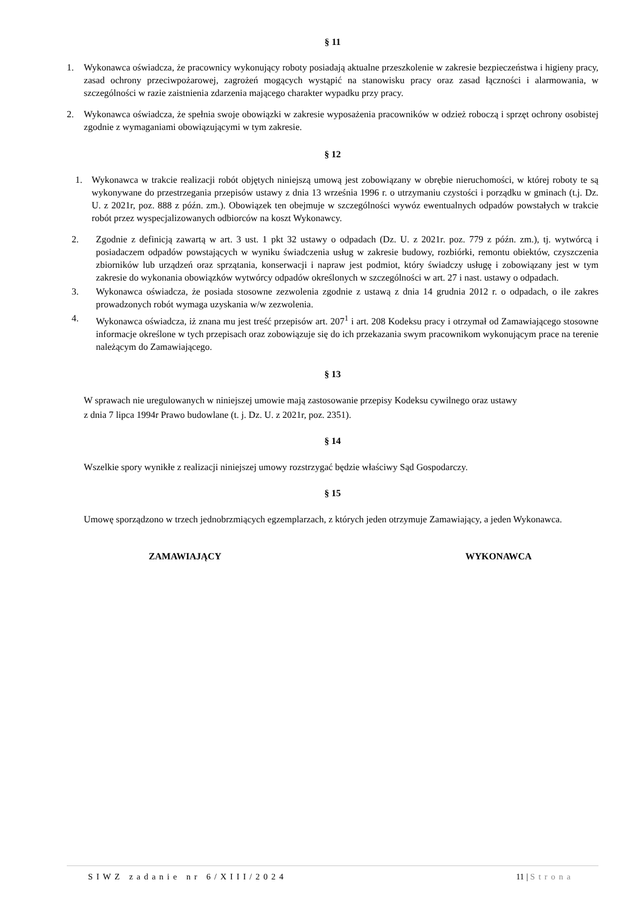§ 11
1. Wykonawca oświadcza, że pracownicy wykonujący roboty posiadają aktualne przeszkolenie w zakresie bezpieczeństwa i higieny pracy, zasad ochrony przeciwpożarowej, zagrożeń mogących wystąpić na stanowisku pracy oraz zasad łączności i alarmowania, w szczególności w razie zaistnienia zdarzenia mającego charakter wypadku przy pracy.
2. Wykonawca oświadcza, że spełnia swoje obowiązki w zakresie wyposażenia pracowników w odzież roboczą i sprzęt ochrony osobistej zgodnie z wymaganiami obowiązującymi w tym zakresie.
§ 12
1. Wykonawca w trakcie realizacji robót objętych niniejszą umową jest zobowiązany w obrębie nieruchomości, w której roboty te są wykonywane do przestrzegania przepisów ustawy z dnia 13 września 1996 r. o utrzymaniu czystości i porządku w gminach (t.j. Dz. U. z 2021r, poz. 888 z późn. zm.). Obowiązek ten obejmuje w szczególności wywóz ewentualnych odpadów powstałych w trakcie robót przez wyspecjalizowanych odbiorców na koszt Wykonawcy.
2. Zgodnie z definicją zawartą w art. 3 ust. 1 pkt 32 ustawy o odpadach (Dz. U. z 2021r. poz. 779 z późn. zm.), tj. wytwórcą i posiadaczem odpadów powstających w wyniku świadczenia usług w zakresie budowy, rozbiórki, remontu obiektów, czyszczenia zbiorników lub urządzeń oraz sprzątania, konserwacji i napraw jest podmiot, który świadczy usługę i zobowiązany jest w tym zakresie do wykonania obowiązków wytwórcy odpadów określonych w szczególności w art. 27 i nast. ustawy o odpadach.
3. Wykonawca oświadcza, że posiada stosowne zezwolenia zgodnie z ustawą z dnia 14 grudnia 2012 r. o odpadach, o ile zakres prowadzonych robót wymaga uzyskania w/w zezwolenia.
4. Wykonawca oświadcza, iż znana mu jest treść przepisów art. 207<sup>1</sup> i art. 208 Kodeksu pracy i otrzymał od Zamawiającego stosowne informacje określone w tych przepisach oraz zobowiązuje się do ich przekazania swym pracownikom wykonującym prace na terenie należącym do Zamawiającego.
§ 13
W sprawach nie uregulowanych w niniejszej umowie mają zastosowanie przepisy Kodeksu cywilnego oraz ustawy
z dnia 7 lipca 1994r Prawo budowlane (t. j. Dz. U. z 2021r, poz. 2351).
§ 14
Wszelkie spory wynikłe z realizacji niniejszej umowy rozstrzygać będzie właściwy Sąd Gospodarczy.
§ 15
Umowę sporządzono w trzech jednobrzmiących egzemplarzach, z których jeden otrzymuje Zamawiający, a jeden Wykonawca.
ZAMAWIAJĄCY WYKONAWCA
SIWZ zadanie nr 6/XIII/2024 11 | Strona